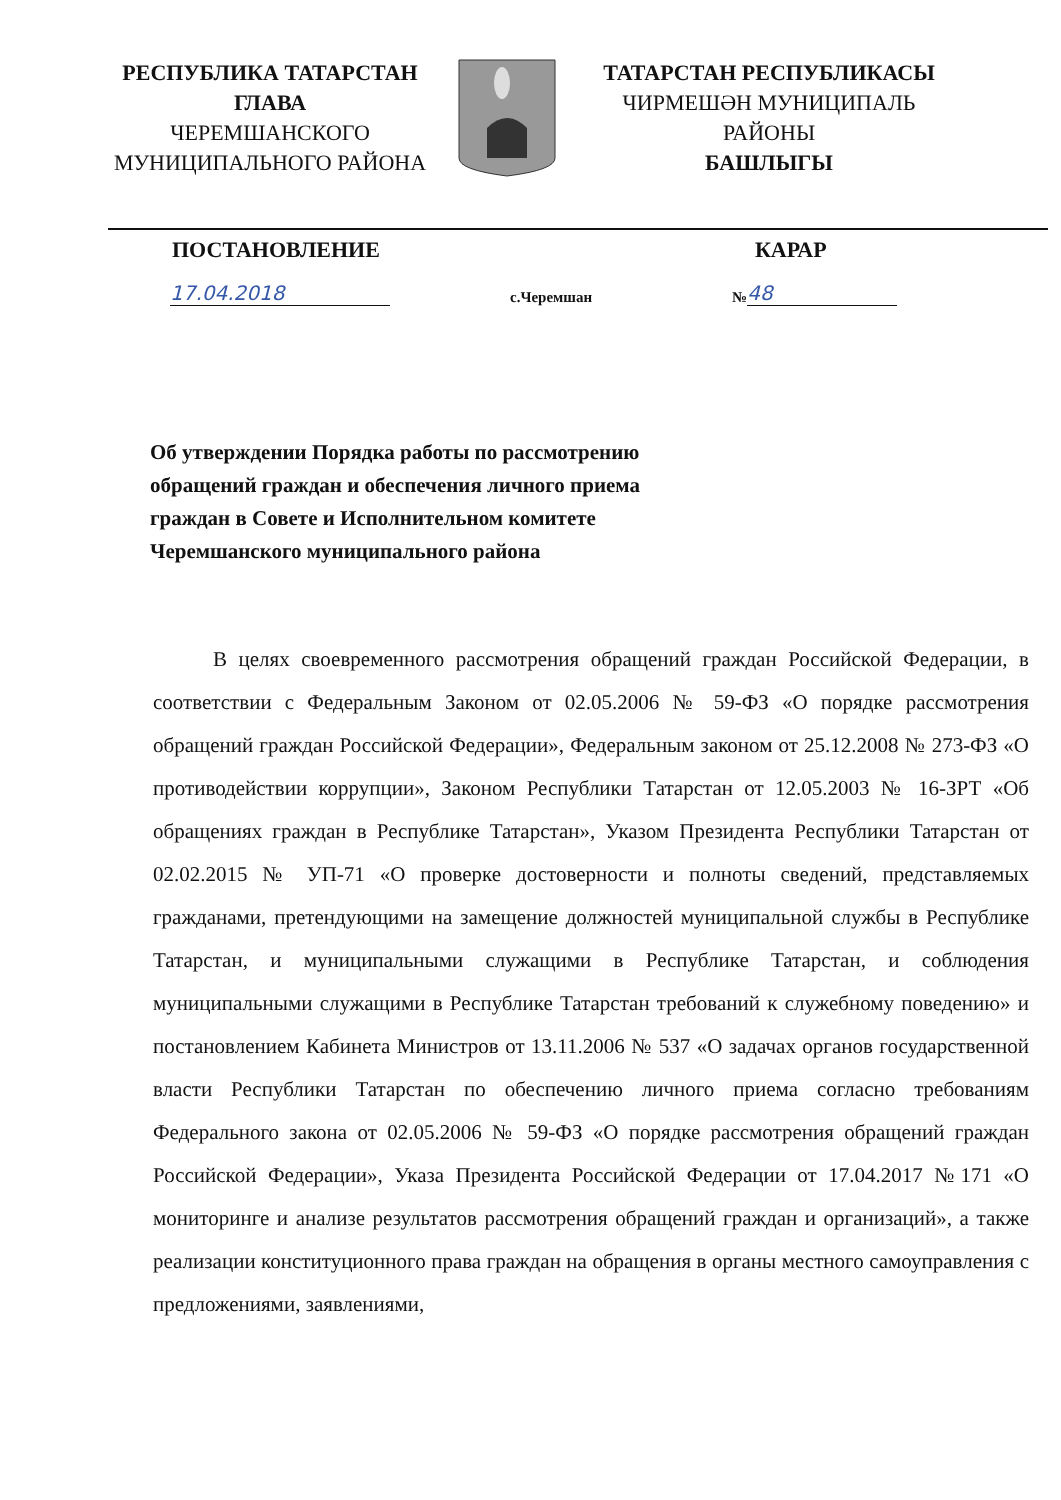РЕСПУБЛИКА ТАТАРСТАН
ГЛАВА
ЧЕРЕМШАНСКОГО
МУНИЦИПАЛЬНОГО РАЙОНА
ТАТАРСТАН РЕСПУБЛИКАСЫ
ЧИРМЕШӘН МУНИЦИПАЛЬ
РАЙОНЫ
БАШЛЫГЫ
ПОСТАНОВЛЕНИЕ КАРАР
17.04.2018 с.Черемшан № 48
Об утверждении Порядка работы по рассмотрению обращений граждан и обеспечения личного приема граждан в Совете и Исполнительном комитете Черемшанского муниципального района
В целях своевременного рассмотрения обращений граждан Российской Федерации, в соответствии с Федеральным Законом от 02.05.2006 № 59-ФЗ «О порядке рассмотрения обращений граждан Российской Федерации», Федеральным законом от 25.12.2008 № 273-ФЗ «О противодействии коррупции», Законом Республики Татарстан от 12.05.2003 № 16-ЗРТ «Об обращениях граждан в Республике Татарстан», Указом Президента Республики Татарстан от 02.02.2015 № УП-71 «О проверке достоверности и полноты сведений, представляемых гражданами, претендующими на замещение должностей муниципальной службы в Республике Татарстан, и муниципальными служащими в Республике Татарстан, и соблюдения муниципальными служащими в Республике Татарстан требований к служебному поведению» и постановлением Кабинета Министров от 13.11.2006 № 537 «О задачах органов государственной власти Республики Татарстан по обеспечению личного приема согласно требованиям Федерального закона от 02.05.2006 № 59-ФЗ «О порядке рассмотрения обращений граждан Российской Федерации», Указа Президента Российской Федерации от 17.04.2017 №171 «О мониторинге и анализе результатов рассмотрения обращений граждан и организаций», а также реализации конституционного права граждан на обращения в органы местного самоуправления с предложениями, заявлениями,